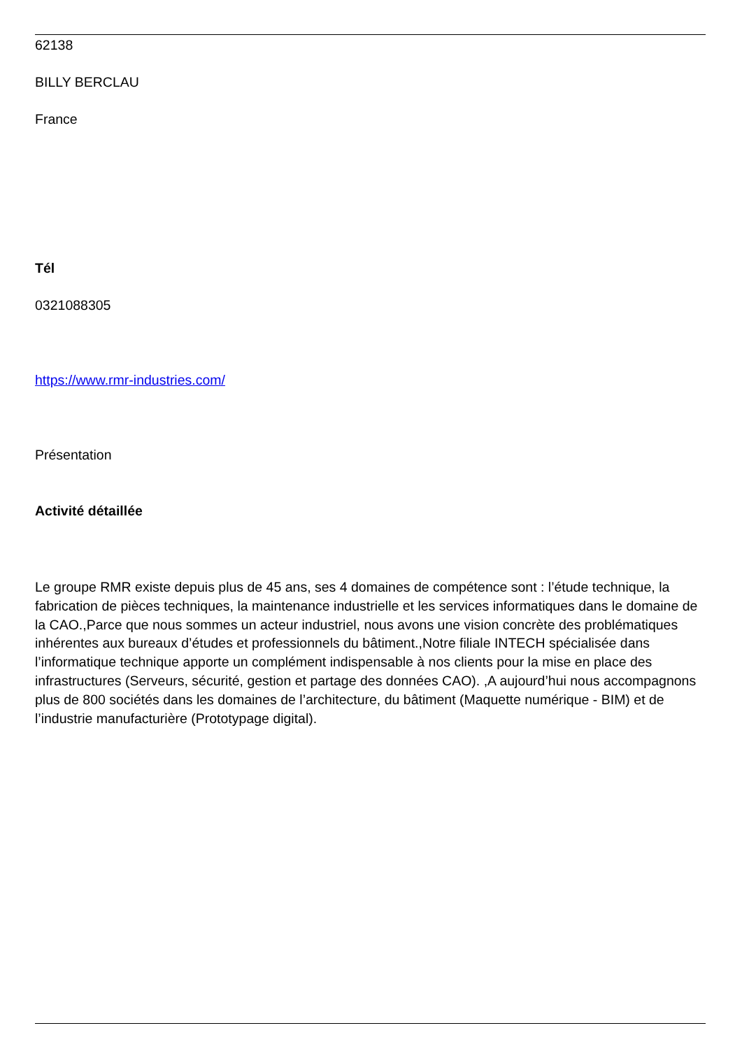62138
BILLY BERCLAU
France
Tél
0321088305
https://www.rmr-industries.com/
Présentation
Activité détaillée
Le groupe RMR existe depuis plus de 45 ans, ses 4 domaines de compétence sont : l’étude technique, la fabrication de pièces techniques, la maintenance industrielle et les services informatiques dans le domaine de la CAO.,Parce que nous sommes un acteur industriel, nous avons une vision concrète des problématiques inhérentes aux bureaux d’études et professionnels du bâtiment.,Notre filiale INTECH spécialisée dans l’informatique technique apporte un complément indispensable à nos clients pour la mise en place des infrastructures (Serveurs, sécurité, gestion et partage des données CAO). ,A aujourd’hui nous accompagnons plus de 800 sociétés dans les domaines de l’architecture, du bâtiment (Maquette numérique - BIM) et de l’industrie manufacturière (Prototypage digital).